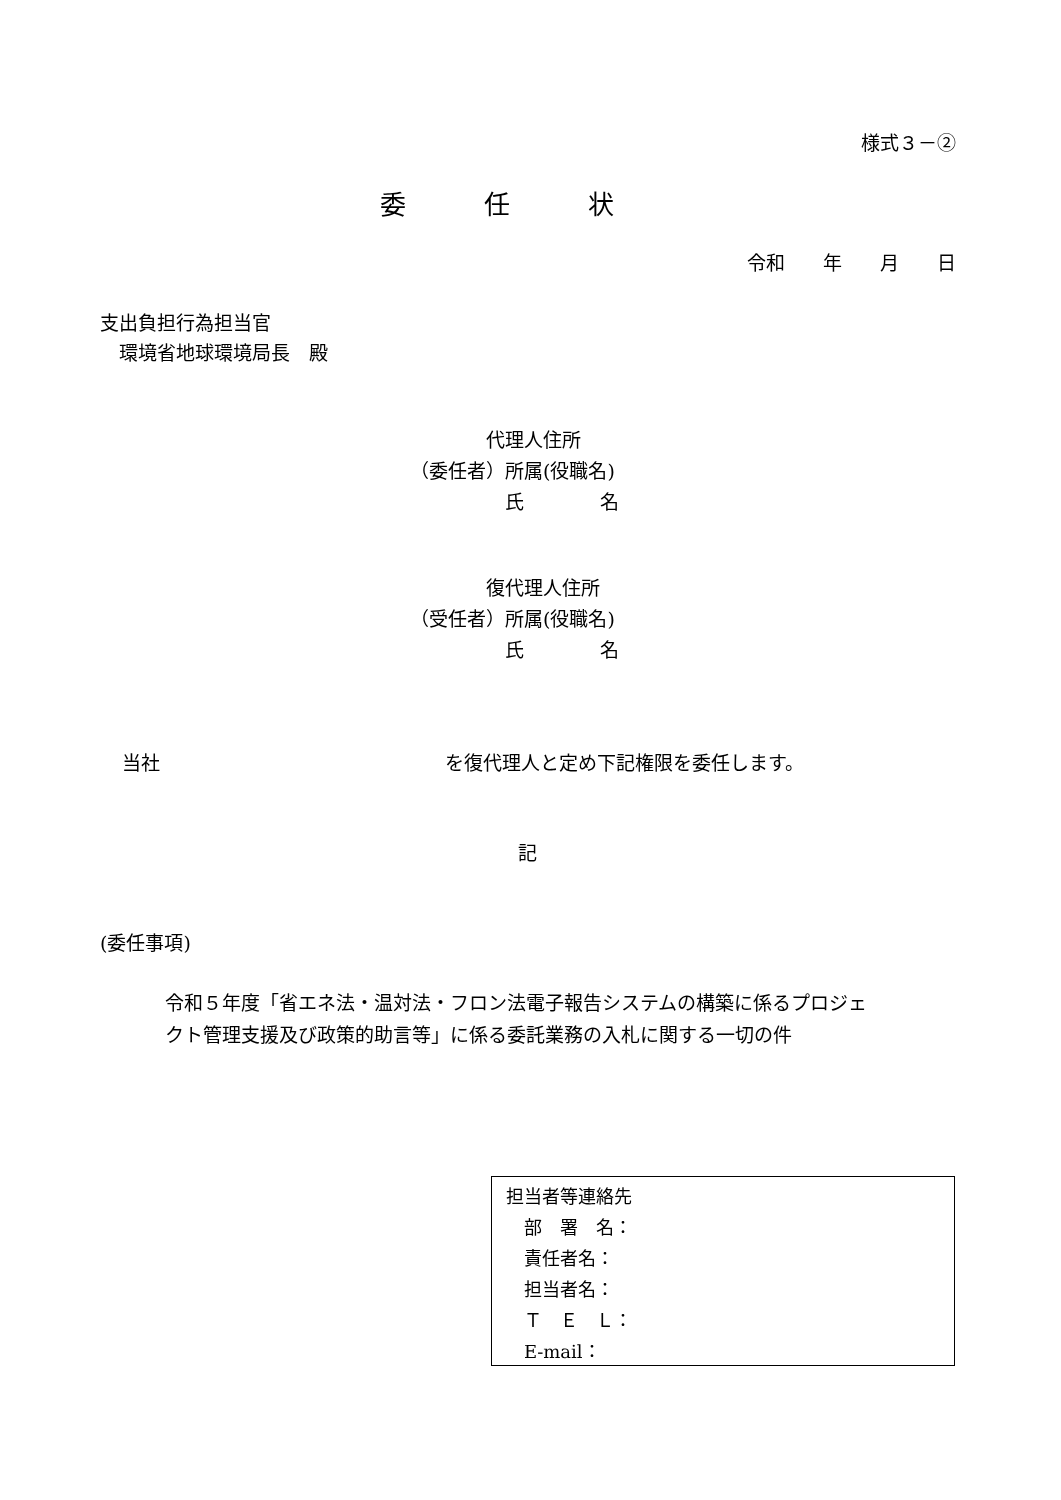様式３－②
委　　　任　　　状
令和　　年　　月　　日
支出負担行為担当官 　環境省地球環境局長　殿
　　　　代理人住所 （委任者）所属(役職名) 　　　　　氏　　　　名
　　　　復代理人住所 （受任者）所属(役職名) 　　　　　氏　　　　名
当社　　　　　　　　　　　　　　　を復代理人と定め下記権限を委任します。
記
(委任事項)
令和５年度「省エネ法・温対法・フロン法電子報告システムの構築に係るプロジェ クト管理支援及び政策的助言等」に係る委託業務の入札に関する一切の件
担当者等連絡先 　部　署　名： 　責任者名： 　担当者名： 　Ｔ　Ｅ　Ｌ： 　E‐mail：